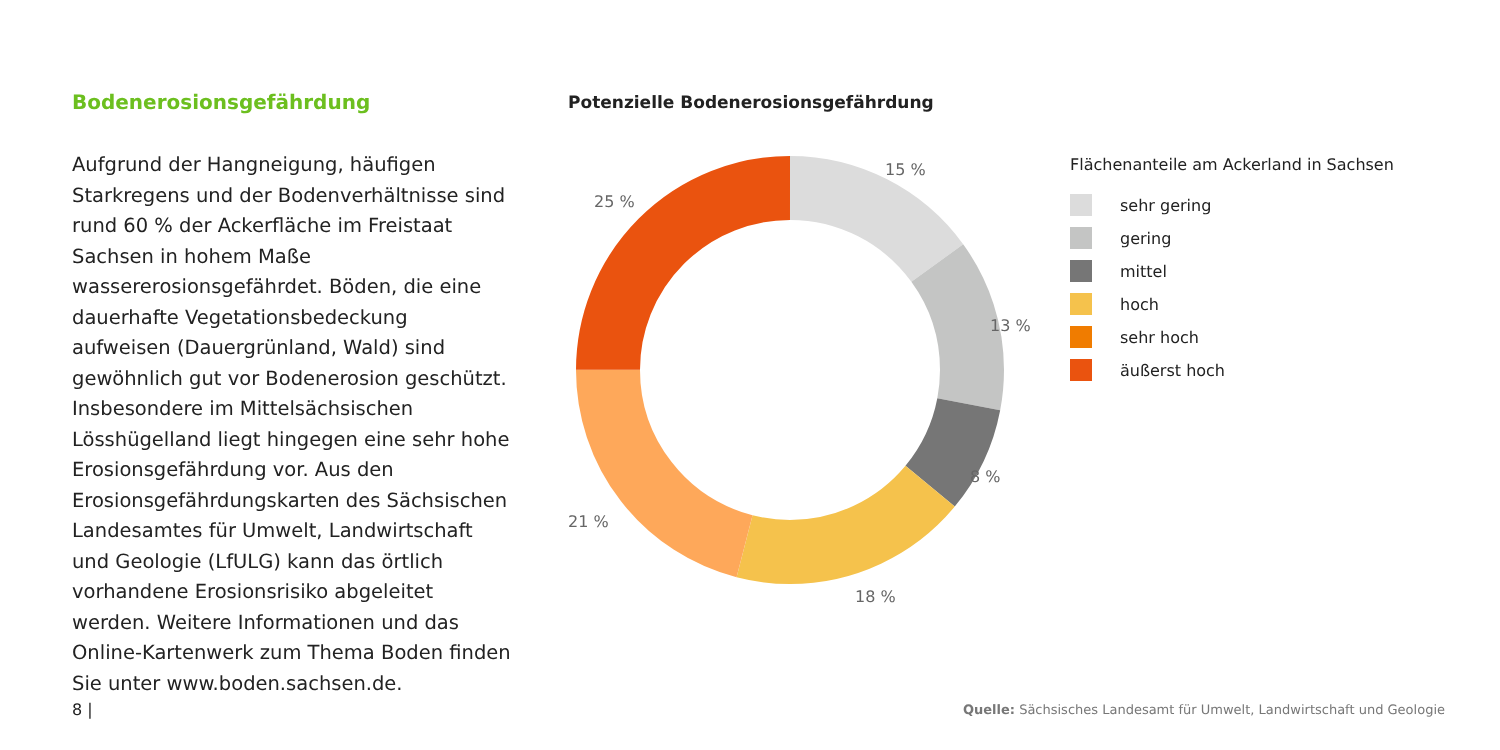Bodenerosionsgefährdung
Aufgrund der Hangneigung, häufigen Starkregens und der Bodenverhältnisse sind rund 60 % der Ackerfläche im Freistaat Sachsen in hohem Maße wassererosionsgefährdet. Böden, die eine dauerhafte Vegetationsbedeckung aufweisen (Dauergrünland, Wald) sind gewöhnlich gut vor Bodenerosion geschützt. Insbesondere im Mittelsächsischen Lösshügelland liegt hingegen eine sehr hohe Erosionsgefährdung vor. Aus den Erosionsgefährdungskarten des Sächsischen Landesamtes für Umwelt, Landwirtschaft und Geologie (LfULG) kann das örtlich vorhandene Erosionsrisiko abgeleitet werden. Weitere Informationen und das Online-Kartenwerk zum Thema Boden finden Sie unter www.boden.sachsen.de.
Potenzielle Bodenerosionsgefährdung
15 %
13 %
8 %
18 %
21 %
25 %
Flächenanteile am Ackerland in Sachsen
sehr gering
gering
mittel
hoch
sehr hoch
äußerst hoch
8 |
Quelle: Sächsisches Landesamt für Umwelt, Landwirtschaft und Geologie